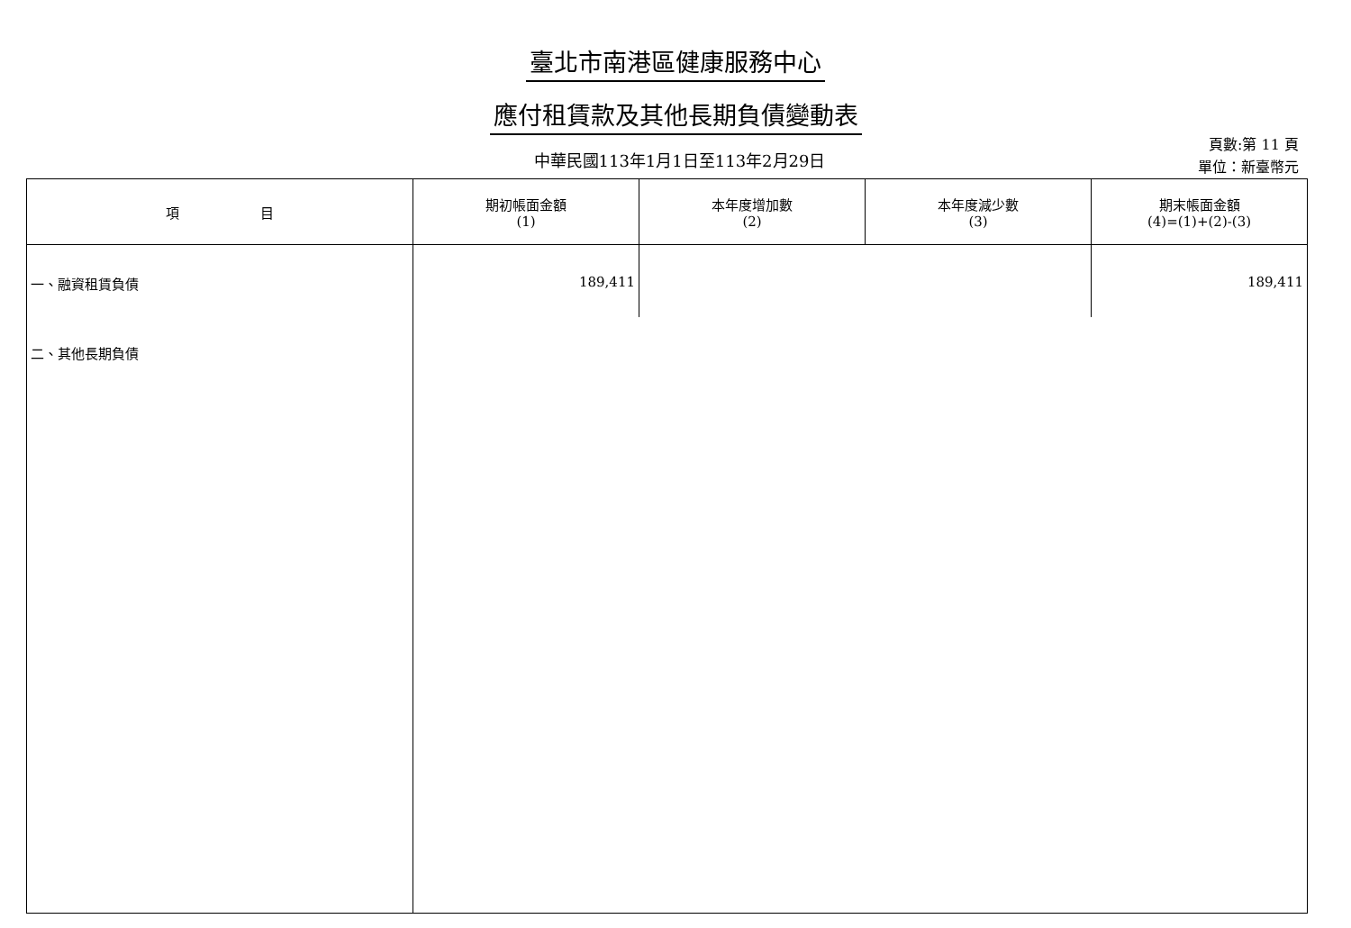臺北市南港區健康服務中心
應付租賃款及其他長期負債變動表
中華民國113年1月1日至113年2月29日
頁數:第 11 頁
單位：新臺幣元
| 項 目 | 期初帳面金額 (1) | 本年度增加數 (2) | 本年度減少數 (3) | 期末帳面金額 (4)=(1)+(2)-(3) |
| --- | --- | --- | --- | --- |
| 一、融資租賃負債 | 189,411 | | | 189,411 |
| 二、其他長期負債 | | | | |